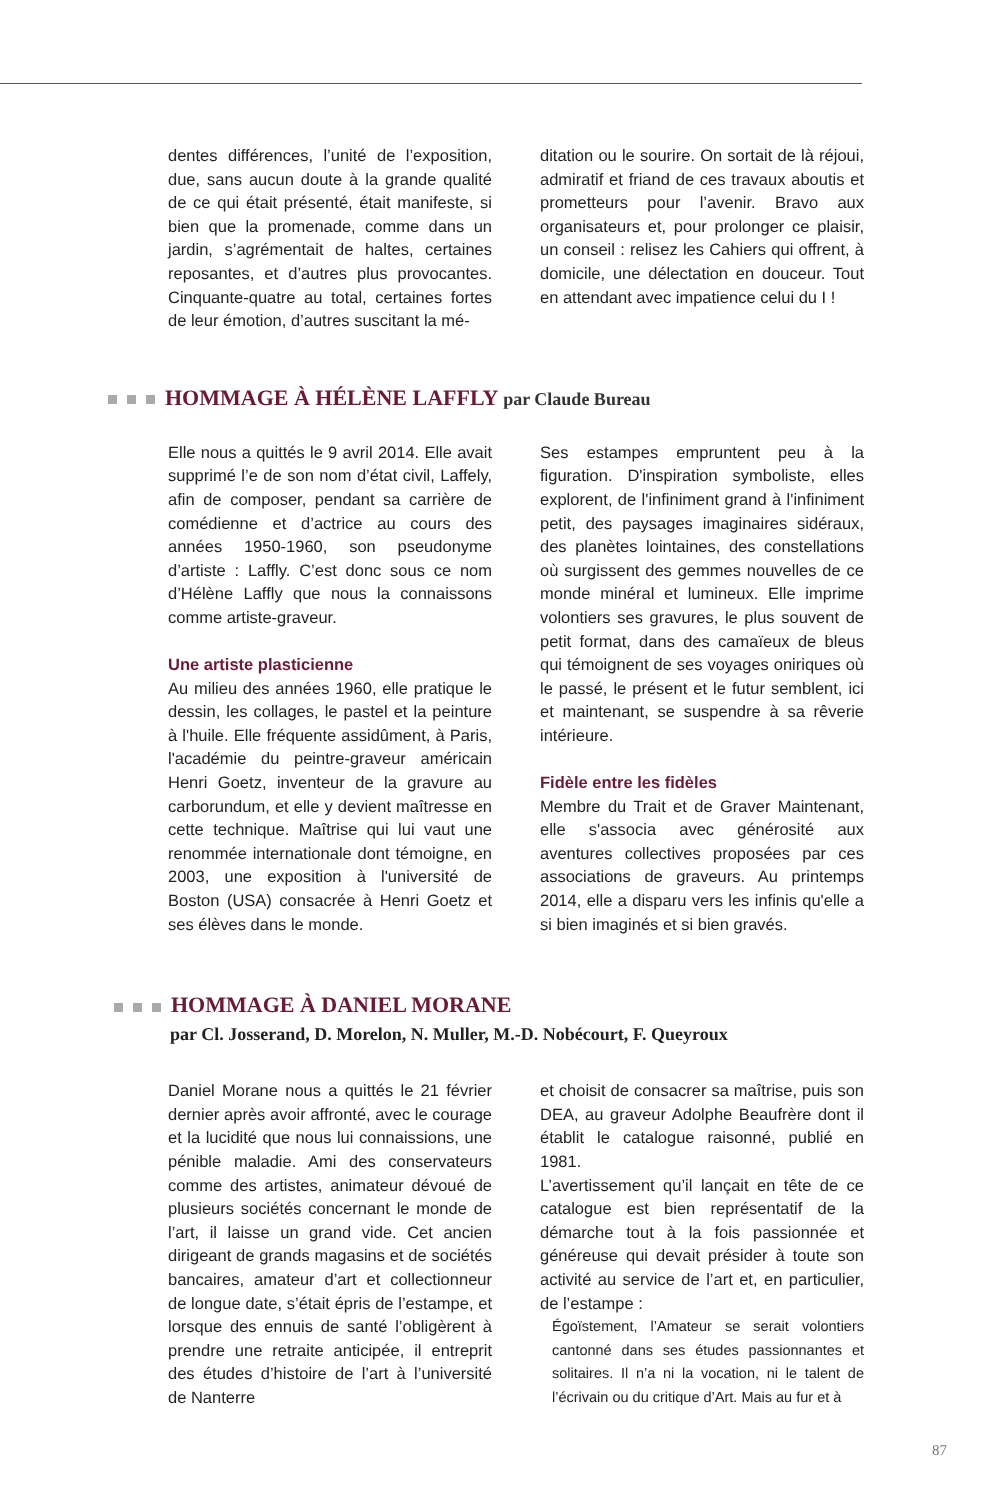dentes différences, l’unité de l’exposition, due, sans aucun doute à la grande qualité de ce qui était présenté, était manifeste, si bien que la promenade, comme dans un jardin, s’agrémentait de haltes, certaines reposantes, et d’autres plus provocantes. Cinquante-quatre au total, certaines fortes de leur émotion, d’autres suscitant la mé-
ditation ou le sourire. On sortait de là réjoui, admiratif et friand de ces travaux aboutis et prometteurs pour l’avenir. Bravo aux organisateurs et, pour prolonger ce plaisir, un conseil : relisez les Cahiers qui offrent, à domicile, une délectation en douceur. Tout en attendant avec impatience celui du I !
HOMMAGE À HÉLÈNE LAFFLY par Claude Bureau
Elle nous a quittés le 9 avril 2014. Elle avait supprimé l’e de son nom d’état civil, Laffely, afin de composer, pendant sa carrière de comédienne et d’actrice au cours des années 1950-1960, son pseudonyme d’artiste : Laffly. C’est donc sous ce nom d’Hélène Laffly que nous la connaissons comme artiste-graveur.
Une artiste plasticienne
Au milieu des années 1960, elle pratique le dessin, les collages, le pastel et la peinture à l'huile. Elle fréquente assidûment, à Paris, l'académie du peintre-graveur américain Henri Goetz, inventeur de la gravure au carborundum, et elle y devient maîtresse en cette technique. Maîtrise qui lui vaut une renommée internationale dont témoigne, en 2003, une exposition à l'université de Boston (USA) consacrée à Henri Goetz et ses élèves dans le monde.
Ses estampes empruntent peu à la figuration. D'inspiration symboliste, elles explorent, de l'infiniment grand à l'infiniment petit, des paysages imaginaires sidéraux, des planètes lointaines, des constellations où surgissent des gemmes nouvelles de ce monde minéral et lumineux. Elle imprime volontiers ses gravures, le plus souvent de petit format, dans des camaïeux de bleus qui témoignent de ses voyages oniriques où le passé, le présent et le futur semblent, ici et maintenant, se suspendre à sa rêverie intérieure.
Fidèle entre les fidèles
Membre du Trait et de Graver Maintenant, elle s'associa avec générosité aux aventures collectives proposées par ces associations de graveurs. Au printemps 2014, elle a disparu vers les infinis qu'elle a si bien imaginés et si bien gravés.
HOMMAGE À DANIEL MORANE
par Cl. Josserand, D. Morelon, N. Muller, M.-D. Nobécourt, F. Queyroux
Daniel Morane nous a quittés le 21 février dernier après avoir affronté, avec le courage et la lucidité que nous lui connaissions, une pénible maladie. Ami des conservateurs comme des artistes, animateur dévoué de plusieurs sociétés concernant le monde de l’art, il laisse un grand vide. Cet ancien dirigeant de grands magasins et de sociétés bancaires, amateur d’art et collectionneur de longue date, s’était épris de l’estampe, et lorsque des ennuis de santé l’obligèrent à prendre une retraite anticipée, il entreprit des études d’histoire de l’art à l’université de Nanterre
et choisit de consacrer sa maîtrise, puis son DEA, au graveur Adolphe Beaufrère dont il établit le catalogue raisonné, publié en 1981.
L’avertissement qu’il lançait en tête de ce catalogue est bien représentatif de la démarche tout à la fois passionnée et généreuse qui devait présider à toute son activité au service de l’art et, en particulier, de l’estampe :
Égoïstement, l’Amateur se serait volontiers cantonné dans ses études passionnantes et solitaires. Il n’a ni la vocation, ni le talent de l’écrivain ou du critique d’Art. Mais au fur et à
87